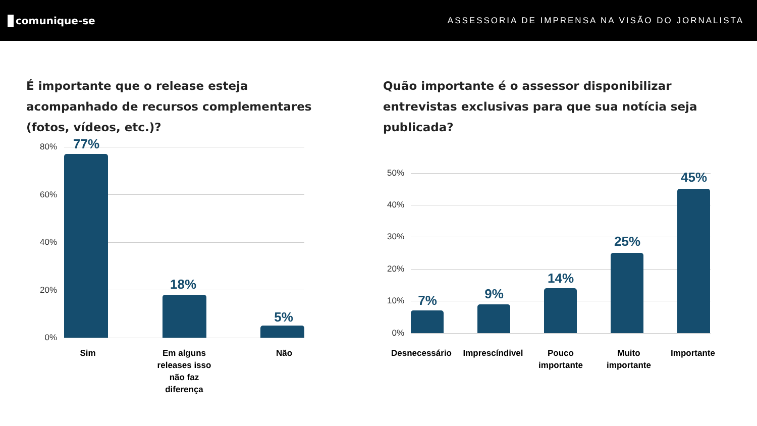comunique-se
ASSESSORIA DE IMPRENSA NA VISÃO DO JORNALISTA
É importante que o release esteja acompanhado de recursos complementares (fotos, vídeos, etc.)?
80%
60%
40%
20%
0%
77%
18%
5%
Sim
Em alguns releases isso não faz diferença
Não
Quão importante é o assessor disponibilizar entrevistas exclusivas para que sua notícia seja publicada?
50%
40%
30%
20%
10%
0%
7% 9%
14%
25%
45%
Desnecessário
Imprescíndivel
Pouco importante
Muito importante
Importante